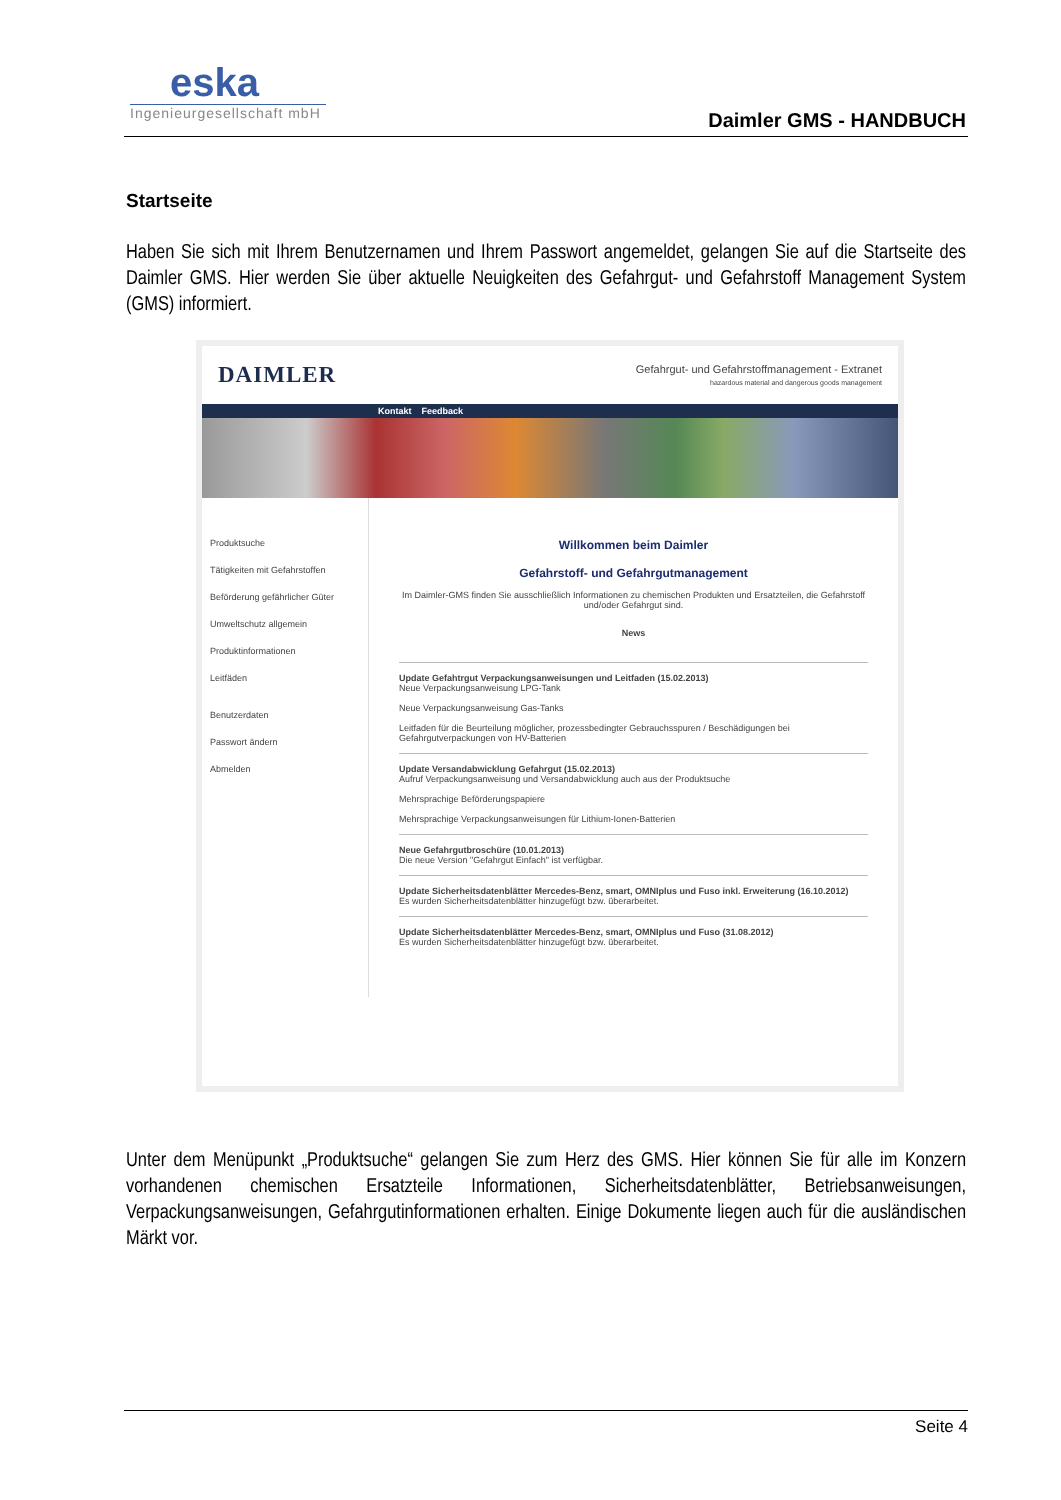eska
Ingenieurgesellschaft mbH
Daimler GMS - HANDBUCH
Startseite
Haben Sie sich mit Ihrem Benutzernamen und Ihrem Passwort angemeldet, gelangen Sie auf die Startseite des Daimler GMS. Hier werden Sie über aktuelle Neuigkeiten des Gefahrgut- und Gefahrstoff Management System (GMS) informiert.
DAIMLER
Gefahrgut- und Gefahrstoffmanagement - Extranet
hazardous material and dangerous goods management
Kontakt Feedback
Produktsuche
Tätigkeiten mit Gefahrstoffen
Beförderung gefährlicher Güter
Umweltschutz allgemein
Produktinformationen
Leitfäden
Benutzerdaten
Passwort ändern
Abmelden
Willkommen beim Daimler
Gefahrstoff- und Gefahrgutmanagement
Im Daimler-GMS finden Sie ausschließlich Informationen zu chemischen Produkten und Ersatzteilen, die Gefahrstoff und/oder Gefahrgut sind.
News
Update Gefahtrgut Verpackungsanweisungen und Leitfaden (15.02.2013)
Neue Verpackungsanweisung LPG-Tank
Neue Verpackungsanweisung Gas-Tanks
Leitfaden für die Beurteilung möglicher, prozessbedingter Gebrauchsspuren / Beschädigungen bei Gefahrgutverpackungen von HV-Batterien
Update Versandabwicklung Gefahrgut (15.02.2013)
Aufruf Verpackungsanweisung und Versandabwicklung auch aus der Produktsuche
Mehrsprachige Beförderungspapiere
Mehrsprachige Verpackungsanweisungen für Lithium-Ionen-Batterien
Neue Gefahrgutbroschüre (10.01.2013)
Die neue Version "Gefahrgut Einfach" ist verfügbar.
Update Sicherheitsdatenblätter Mercedes-Benz, smart, OMNIplus und Fuso inkl. Erweiterung (16.10.2012)
Es wurden Sicherheitsdatenblätter hinzugefügt bzw. überarbeitet.
Update Sicherheitsdatenblätter Mercedes-Benz, smart, OMNIplus und Fuso (31.08.2012)
Es wurden Sicherheitsdatenblätter hinzugefügt bzw. überarbeitet.
Unter dem Menüpunkt „Produktsuche“ gelangen Sie zum Herz des GMS. Hier können Sie für alle im Konzern vorhandenen chemischen Ersatzteile Informationen, Sicherheitsdatenblätter, Betriebsanweisungen, Verpackungsanweisungen, Gefahrgutinformationen erhalten. Einige Dokumente liegen auch für die ausländischen Märkt vor.
Seite 4